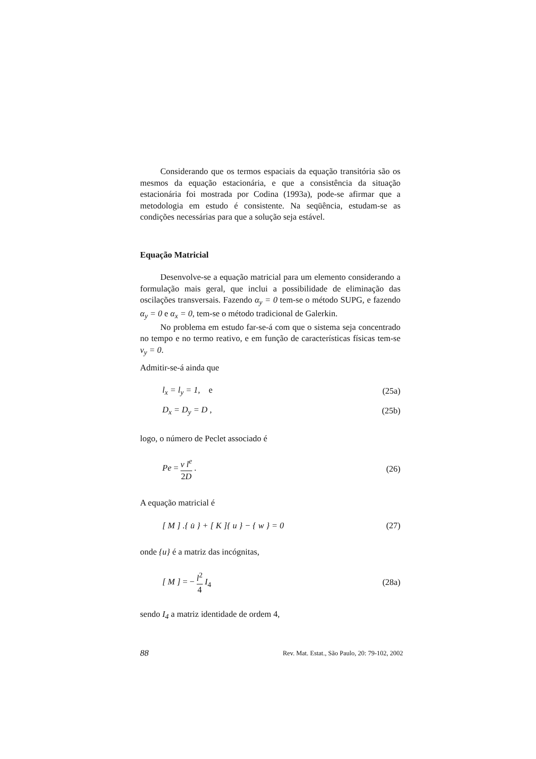Considerando que os termos espaciais da equação transitória são os mesmos da equação estacionária, e que a consistência da situação estacionária foi mostrada por Codina (1993a), pode-se afirmar que a metodologia em estudo é consistente. Na seqüência, estudam-se as condições necessárias para que a solução seja estável.
Equação Matricial
Desenvolve-se a equação matricial para um elemento considerando a formulação mais geral, que inclui a possibilidade de eliminação das oscilações transversais. Fazendo α<sub>y</sub> = 0 tem-se o método SUPG, e fazendo α<sub>y</sub> = 0 e α<sub>x</sub> = 0, tem-se o método tradicional de Galerkin.
No problema em estudo far-se-á com que o sistema seja concentrado no tempo e no termo reativo, e em função de características físicas tem-se v<sub>y</sub> = 0.
Admitir-se-á ainda que
l<sub>x</sub> = l<sub>y</sub> = 1, e (25a)
D<sub>x</sub> = D<sub>y</sub> = D , (25b)
logo, o número de Peclet associado é
Pe = v l<sup>e</sup> 2D . (26)
A equação matricial é
[ M ] .{ u̇ } + [ K ]{ u } − { w } = 0 (27)
onde {u} é a matriz das incógnitas,
[ M ] = − l<sup>2</sup> 4 I<sub>4</sub> (28a)
sendo I<sub>4</sub> a matriz identidade de ordem 4,
88 Rev. Mat. Estat., São Paulo, 20: 79-102, 2002